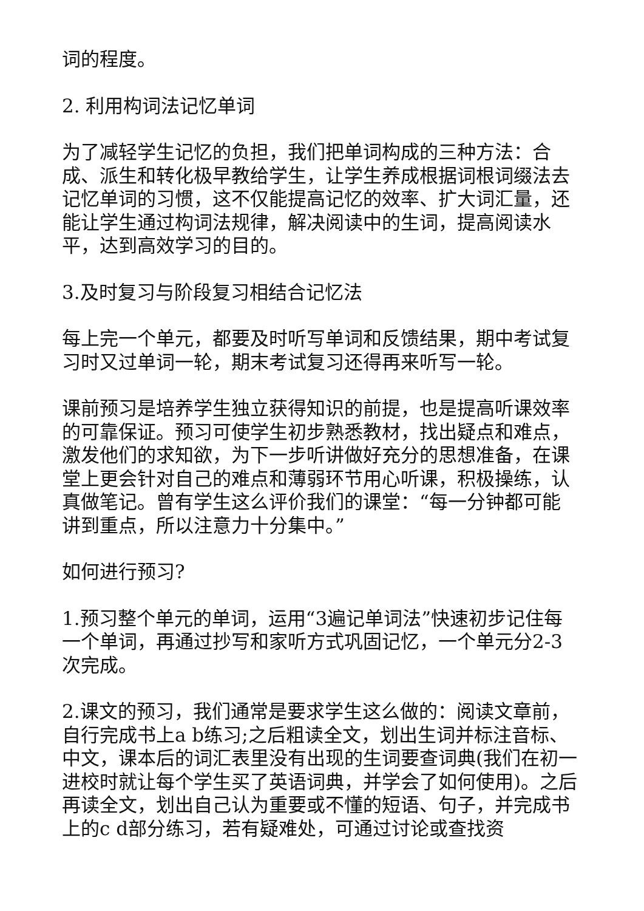词的程度。
2. 利用构词法记忆单词
为了减轻学生记忆的负担，我们把单词构成的三种方法：合成、派生和转化极早教给学生，让学生养成根据词根词缀法去记忆单词的习惯，这不仅能提高记忆的效率、扩大词汇量，还能让学生通过构词法规律，解决阅读中的生词，提高阅读水平，达到高效学习的目的。
3.及时复习与阶段复习相结合记忆法
每上完一个单元，都要及时听写单词和反馈结果，期中考试复习时又过单词一轮，期末考试复习还得再来听写一轮。
课前预习是培养学生独立获得知识的前提，也是提高听课效率的可靠保证。预习可使学生初步熟悉教材，找出疑点和难点，激发他们的求知欲，为下一步听讲做好充分的思想准备，在课堂上更会针对自己的难点和薄弱环节用心听课，积极操练，认真做笔记。曾有学生这么评价我们的课堂：“每一分钟都可能讲到重点，所以注意力十分集中。”
如何进行预习?
1.预习整个单元的单词，运用“3遍记单词法”快速初步记住每一个单词，再通过抄写和家听方式巩固记忆，一个单元分2-3次完成。
2.课文的预习，我们通常是要求学生这么做的：阅读文章前，自行完成书上a b练习;之后粗读全文，划出生词并标注音标、中文，课本后的词汇表里没有出现的生词要查词典(我们在初一进校时就让每个学生买了英语词典，并学会了如何使用)。之后再读全文，划出自己认为重要或不懂的短语、句子，并完成书上的c d部分练习，若有疑难处，可通过讨论或查找资